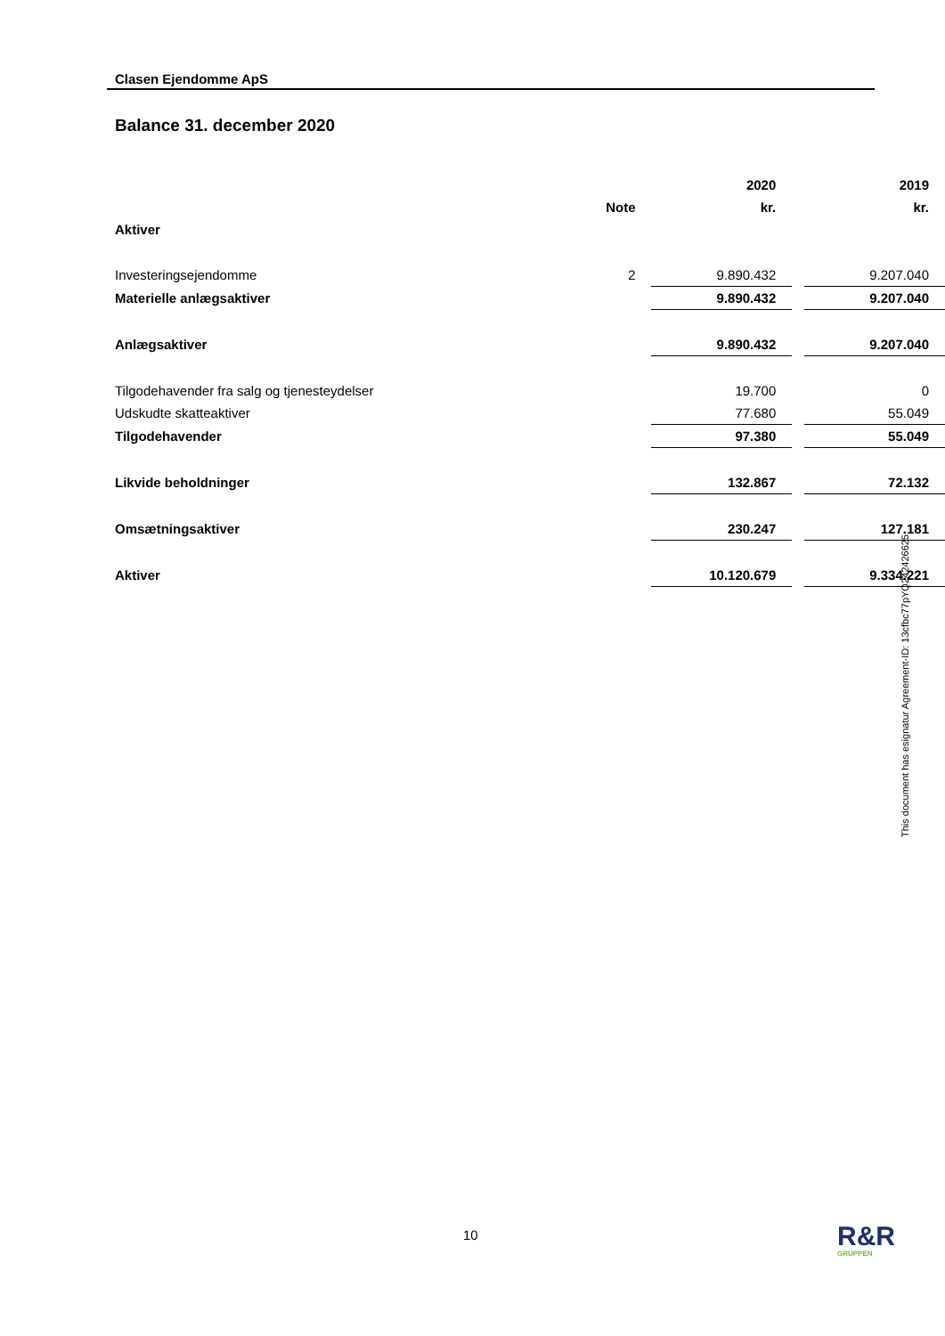Clasen Ejendomme ApS
Balance 31. december 2020
| | | 2020 | | 2019 |
| --- | --- | --- | --- | --- |
| | Note | kr. | | kr. |
| Aktiver | | | | |
| Investeringsejendomme | 2 | 9.890.432 | | 9.207.040 |
| Materielle anlægsaktiver | | 9.890.432 | | 9.207.040 |
| Anlægsaktiver | | 9.890.432 | | 9.207.040 |
| Tilgodehavender fra salg og tjenesteydelser | | 19.700 | | 0 |
| Udskudte skatteaktiver | | 77.680 | | 55.049 |
| Tilgodehavender | | 97.380 | | 55.049 |
| Likvide beholdninger | | 132.867 | | 72.132 |
| Omsætningsaktiver | | 230.247 | | 127.181 |
| Aktiver | | 10.120.679 | | 9.334.221 |
This document has esignatur Agreement-ID: 13cfbc77pYQ242426625
10 R&R
GRUPPEN